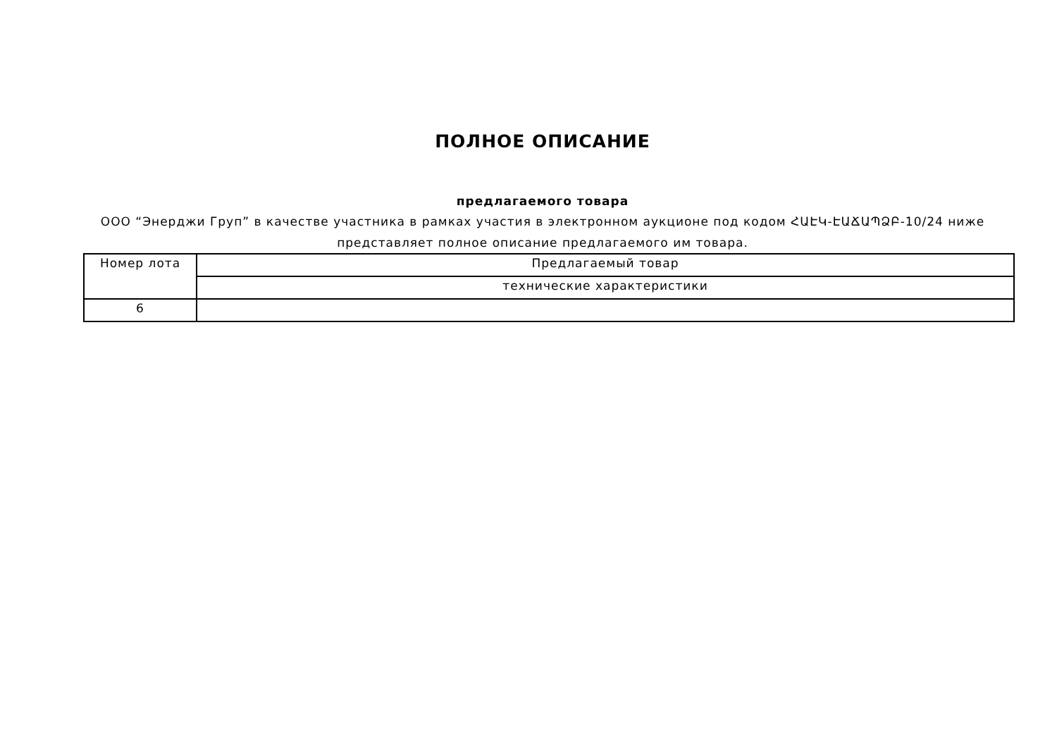ПОЛНОЕ ОПИСАНИЕ
предлагаемого товара
ООО “Энерджи Груп” в качестве участника в рамках участия в электронном аукционе под кодом ՀԱԷԿ-ԷԱՃԱՊՁԲ-10/24 ниже представляет полное описание предлагаемого им товара.
| Номер лота | Предлагаемый товар |
| | технические характеристики |
| 6 | |